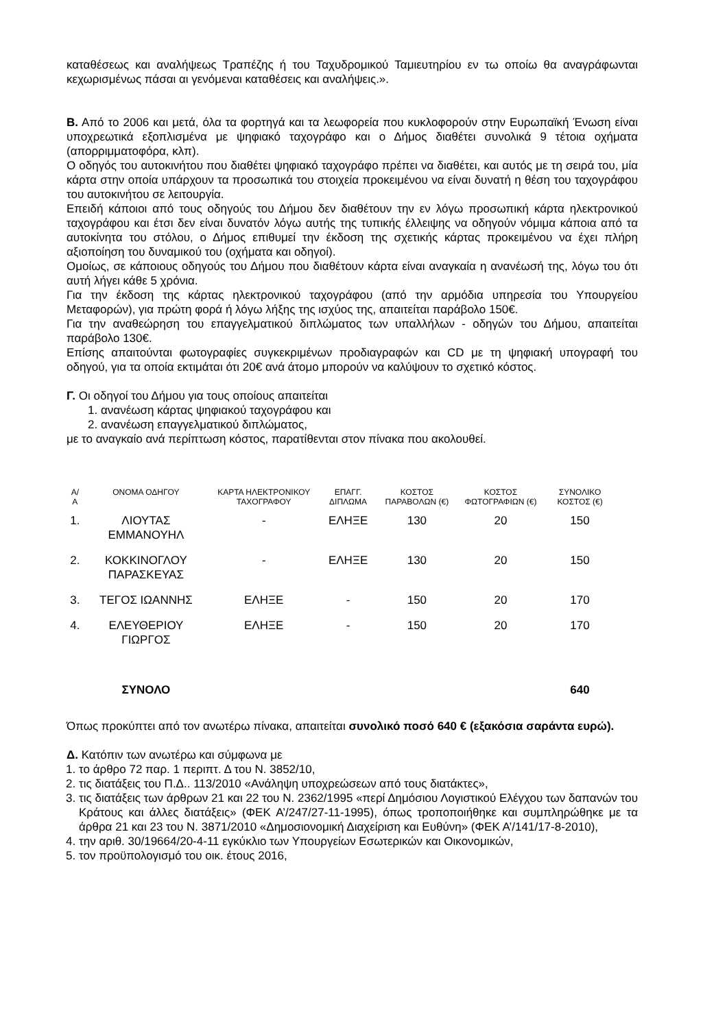καταθέσεως και αναλήψεως Τραπέζης ή του Ταχυδρομικού Ταμιευτηρίου εν τω οποίω θα αναγράφωνται κεχωρισμένως πάσαι αι γενόμεναι καταθέσεις και αναλήψεις.».
Β. Από το 2006 και μετά, όλα τα φορτηγά και τα λεωφορεία που κυκλοφορούν στην Ευρωπαϊκή Ένωση είναι υποχρεωτικά εξοπλισμένα με ψηφιακό ταχογράφο και ο Δήμος διαθέτει συνολικά 9 τέτοια οχήματα (απορριμματοφόρα, κλπ).
Ο οδηγός του αυτοκινήτου που διαθέτει ψηφιακό ταχογράφο πρέπει να διαθέτει, και αυτός με τη σειρά του, μία κάρτα στην οποία υπάρχουν τα προσωπικά του στοιχεία προκειμένου να είναι δυνατή η θέση του ταχογράφου του αυτοκινήτου σε λειτουργία.
Επειδή κάποιοι από τους οδηγούς του Δήμου δεν διαθέτουν την εν λόγω προσωπική κάρτα ηλεκτρονικού ταχογράφου και έτσι δεν είναι δυνατόν λόγω αυτής της τυπικής έλλειψης να οδηγούν νόμιμα κάποια από τα αυτοκίνητα του στόλου, ο Δήμος επιθυμεί την έκδοση της σχετικής κάρτας προκειμένου να έχει πλήρη αξιοποίηση του δυναμικού του (οχήματα και οδηγοί).
Ομοίως, σε κάποιους οδηγούς του Δήμου που διαθέτουν κάρτα είναι αναγκαία η ανανέωσή της, λόγω του ότι αυτή λήγει κάθε 5 χρόνια.
Για την έκδοση της κάρτας ηλεκτρονικού ταχογράφου (από την αρμόδια υπηρεσία του Υπουργείου Μεταφορών), για πρώτη φορά ή λόγω λήξης της ισχύος της, απαιτείται παράβολο 150€.
Για την αναθεώρηση του επαγγελματικού διπλώματος των υπαλλήλων - οδηγών του Δήμου, απαιτείται παράβολο 130€.
Επίσης απαιτούνται φωτογραφίες συγκεκριμένων προδιαγραφών και CD με τη ψηφιακή υπογραφή του οδηγού, για τα οποία εκτιμάται ότι 20€ ανά άτομο μπορούν να καλύψουν το σχετικό κόστος.
Γ. Οι οδηγοί του Δήμου για τους οποίους απαιτείται
1. ανανέωση κάρτας ψηφιακού ταχογράφου και
2. ανανέωση επαγγελματικού διπλώματος,
με το αναγκαίο ανά περίπτωση κόστος, παρατίθενται στον πίνακα που ακολουθεί.
| Α/Α | ΟΝΟΜΑ ΟΔΗΓΟΥ | ΚΑΡΤΑ ΗΛΕΚΤΡΟΝΙΚΟΥ ΤΑΧΟΓΡΑΦΟΥ | ΕΠΑΓΓ. ΔΙΠΛΩΜΑ | ΚΟΣΤΟΣ ΠΑΡΑΒΟΛΩΝ (€) | ΚΟΣΤΟΣ ΦΩΤΟΓΡΑΦΙΩΝ (€) | ΣΥΝΟΛΙΚΟ ΚΟΣΤΟΣ (€) |
| --- | --- | --- | --- | --- | --- | --- |
| 1. | ΛΙΟΥΤΑΣ ΕΜΜΑΝΟΥΗΛ | - | ΕΛΗΞΕ | 130 | 20 | 150 |
| 2. | ΚΟΚΚΙΝΟΓΛΟΥ ΠΑΡΑΣΚΕΥΑΣ | - | ΕΛΗΞΕ | 130 | 20 | 150 |
| 3. | ΤΕΓΟΣ ΙΩΑΝΝΗΣ | ΕΛΗΞΕ | - | 150 | 20 | 170 |
| 4. | ΕΛΕΥΘΕΡΙΟΥ ΓΙΩΡΓΟΣ | ΕΛΗΞΕ | - | 150 | 20 | 170 |
| | ΣΥΝΟΛΟ | | | | | 640 |
Όπως προκύπτει από τον ανωτέρω πίνακα, απαιτείται συνολικό ποσό 640 € (εξακόσια σαράντα ευρώ).
Δ. Κατόπιν των ανωτέρω και σύμφωνα με
1. το άρθρο 72 παρ. 1 περιπτ. Δ του Ν. 3852/10,
2. τις διατάξεις του Π.Δ.. 113/2010 «Ανάληψη υποχρεώσεων από τους διατάκτες»,
3. τις διατάξεις των άρθρων 21 και 22 του Ν. 2362/1995 «περί Δημόσιου Λογιστικού Ελέγχου των δαπανών του Κράτους και άλλες διατάξεις» (ΦΕΚ Α’/247/27-11-1995), όπως τροποποιήθηκε και συμπληρώθηκε με τα άρθρα 21 και 23 του Ν. 3871/2010 «Δημοσιονομική Διαχείριση και Ευθύνη» (ΦΕΚ Α’/141/17-8-2010),
4. την αριθ. 30/19664/20-4-11 εγκύκλιο των Υπουργείων Εσωτερικών και Οικονομικών,
5. τον προϋπολογισμό του οικ. έτους 2016,